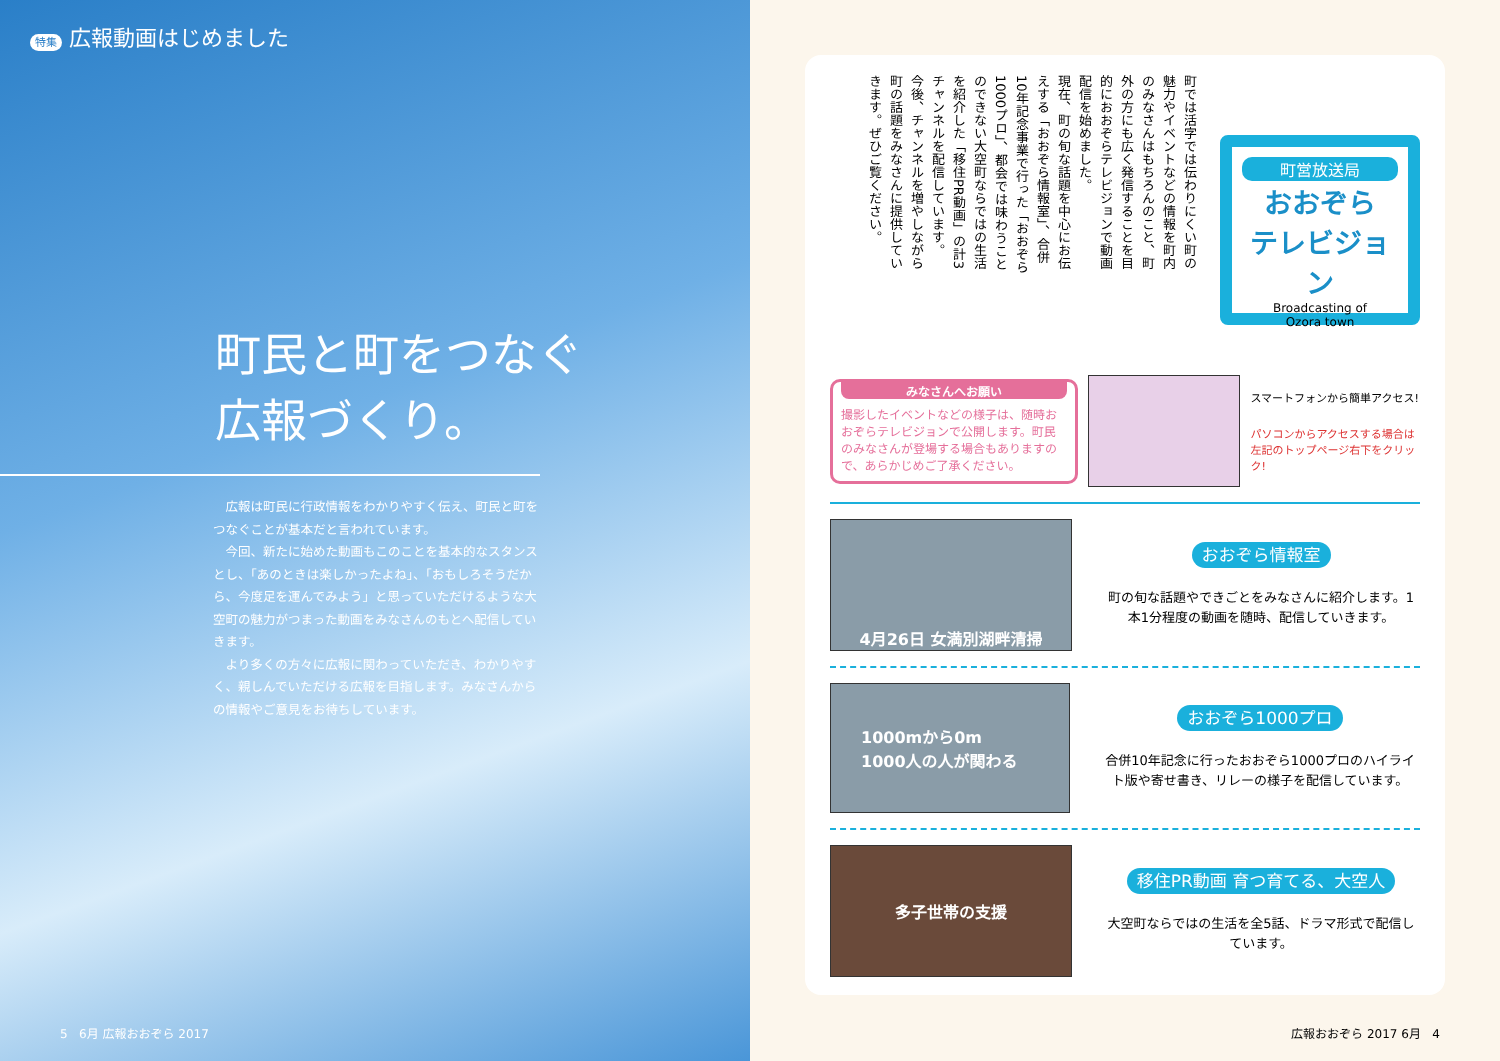特集 広報動画はじめました
町民と町をつなぐ
広報づくり。
広報は町民に行政情報をわかりやすく伝え、町民と町をつなぐことが基本だと言われています。
今回、新たに始めた動画もこのことを基本的なスタンスとし、「あのときは楽しかったよね」、「おもしろそうだから、今度足を運んでみよう」と思っていただけるような大空町の魅力がつまった動画をみなさんのもとへ配信していきます。
より多くの方々に広報に関わっていただき、わかりやすく、親しんでいただける広報を目指します。みなさんからの情報やご意見をお待ちしています。
5 6月 広報おおぞら 2017
町では活字では伝わりにくい町の魅力やイベントなどの情報を町内のみなさんはもちろんのこと、町外の方にも広く発信することを目的におおぞらテレビジョンで動画配信を始めました。
現在、町の旬な話題を中心にお伝えする「おおぞら情報室」、合併10年記念事業で行った「おおぞら1000プロ」、都会では味わうことのできない大空町ならではの生活を紹介した「移住PR動画」の計3チャンネルを配信しています。
今後、チャンネルを増やしながら町の話題をみなさんに提供していきます。ぜひご覧ください。
町営放送局
おおぞら
テレビジョン
Broadcasting of
Ozora town
みなさんへお願い
撮影したイベントなどの様子は、随時おおぞらテレビジョンで公開します。町民のみなさんが登場する場合もありますので、あらかじめご了承ください。
スマートフォンから簡単アクセス!
パソコンからアクセスする場合は
左記のトップページ右下をクリック!
4月26日 女満別湖畔清掃
おおぞら情報室
町の旬な話題やできごとをみなさんに紹介します。1本1分程度の動画を随時、配信していきます。
1000mから0m
1000人の人が関わる
おおぞら1000プロ
合併10年記念に行ったおおぞら1000プロのハイライト版や寄せ書き、リレーの様子を配信しています。
多子世帯の支援
移住PR動画 育つ育てる、大空人
大空町ならではの生活を全5話、ドラマ形式で配信しています。
広報おおぞら 2017 6月 4